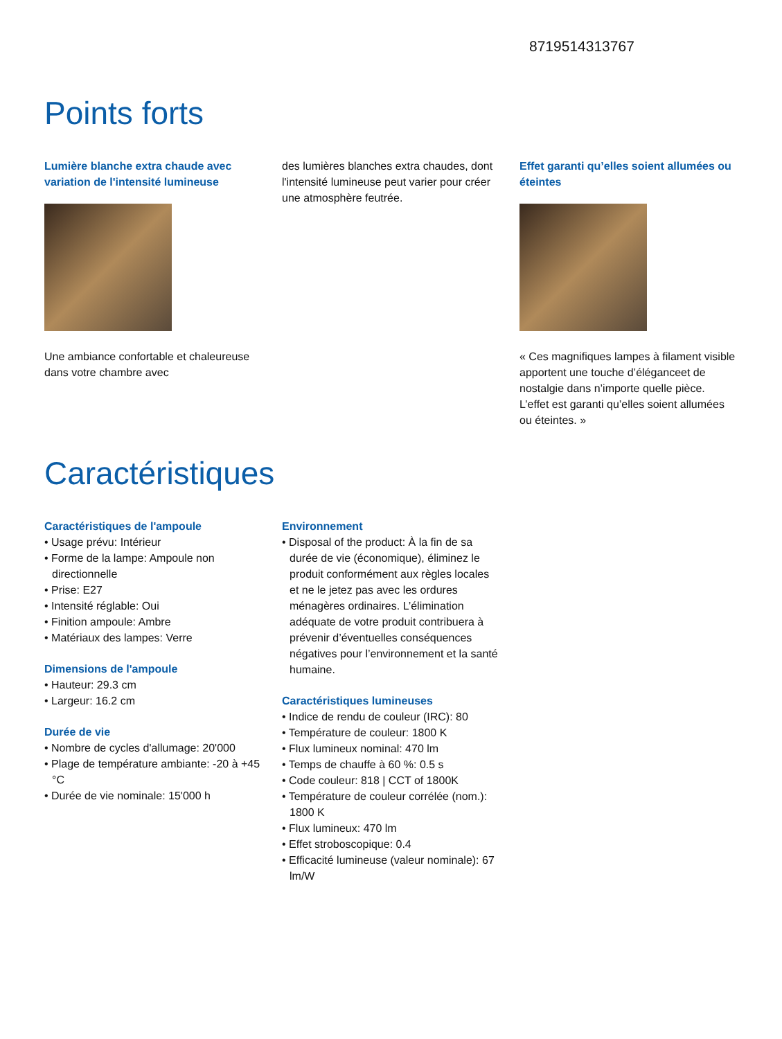8719514313767
Points forts
Lumière blanche extra chaude avec variation de l'intensité lumineuse
Une ambiance confortable et chaleureuse dans votre chambre avec
des lumières blanches extra chaudes, dont l'intensité lumineuse peut varier pour créer une atmosphère feutrée.
Effet garanti qu’elles soient allumées ou éteintes
« Ces magnifiques lampes à filament visible apportent une touche d’éléganceet de nostalgie dans n’importe quelle pièce. L’effet est garanti qu’elles soient allumées ou éteintes. »
Caractéristiques
Caractéristiques de l'ampoule
• Usage prévu: Intérieur
• Forme de la lampe: Ampoule non directionnelle
• Prise: E27
• Intensité réglable: Oui
• Finition ampoule: Ambre
• Matériaux des lampes: Verre
Dimensions de l'ampoule
• Hauteur: 29.3 cm
• Largeur: 16.2 cm
Durée de vie
• Nombre de cycles d'allumage: 20'000
• Plage de température ambiante: -20 à +45 °C
• Durée de vie nominale: 15'000 h
Environnement
• Disposal of the product: À la fin de sa durée de vie (économique), éliminez le produit conformément aux règles locales et ne le jetez pas avec les ordures ménagères ordinaires. L’élimination adéquate de votre produit contribuera à prévenir d’éventuelles conséquences négatives pour l’environnement et la santé humaine.
Caractéristiques lumineuses
• Indice de rendu de couleur (IRC): 80
• Température de couleur: 1800 K
• Flux lumineux nominal: 470 lm
• Temps de chauffe à 60 %: 0.5 s
• Code couleur: 818 | CCT of 1800K
• Température de couleur corrélée (nom.): 1800 K
• Flux lumineux: 470 lm
• Effet stroboscopique: 0.4
• Efficacité lumineuse (valeur nominale): 67 lm/W